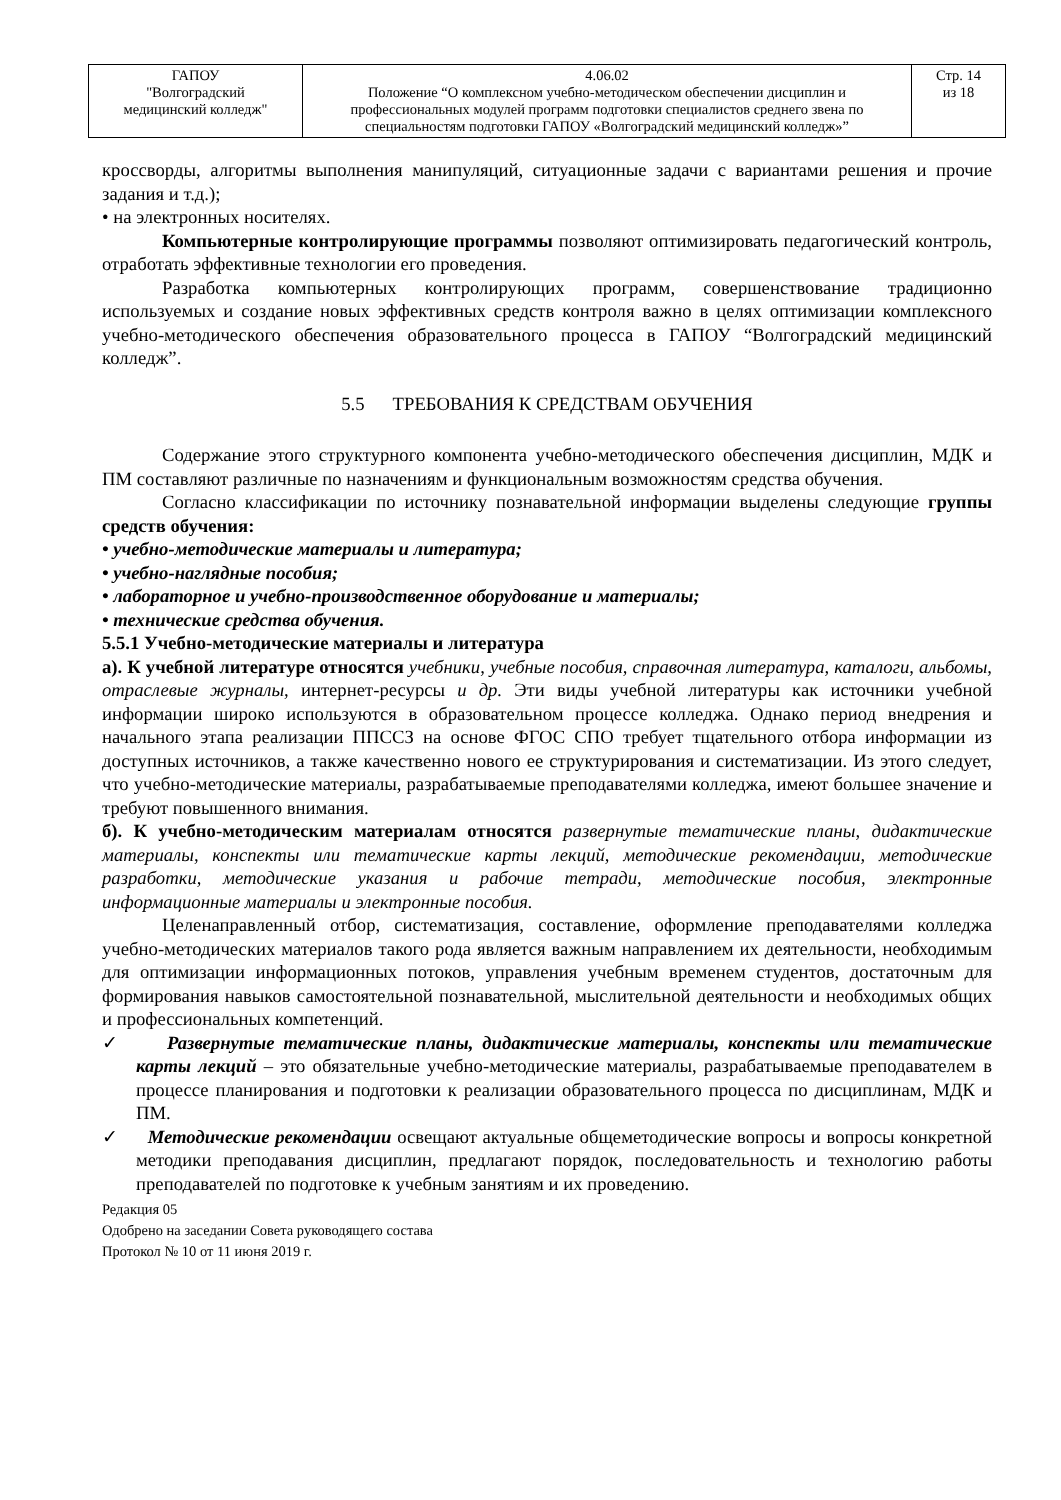| ГАПОУ "Волгоградский медицинский колледж" | 4.06.02 Положение “О комплексном учебно-методическом обеспечении дисциплин и профессиональных модулей программ подготовки специалистов среднего звена по специальностям подготовки ГАПОУ «Волгоградский медицинский колледж»” | Стр. 14 из 18 |
кроссворды, алгоритмы выполнения манипуляций, ситуационные задачи с вариантами решения и прочие задания и т.д.);
• на электронных носителях.
Компьютерные контролирующие программы позволяют оптимизировать педагогический контроль, отработать эффективные технологии его проведения.
Разработка компьютерных контролирующих программ, совершенствование традиционно используемых и создание новых эффективных средств контроля важно в целях оптимизации комплексного учебно-методического обеспечения образовательного процесса в ГАПОУ “Волгоградский медицинский колледж”.
5.5 ТРЕБОВАНИЯ К СРЕДСТВАМ ОБУЧЕНИЯ
Содержание этого структурного компонента учебно-методического обеспечения дисциплин, МДК и ПМ составляют различные по назначениям и функциональным возможностям средства обучения.
Согласно классификации по источнику познавательной информации выделены следующие группы средств обучения:
• учебно-методические материалы и литература;
• учебно-наглядные пособия;
• лабораторное и учебно-производственное оборудование и материалы;
• технические средства обучения.
5.5.1 Учебно-методические материалы и литература
а). К учебной литературе относятся учебники, учебные пособия, справочная литература, каталоги, альбомы, отраслевые журналы, интернет-ресурсы и др. Эти виды учебной литературы как источники учебной информации широко используются в образовательном процессе колледжа. Однако период внедрения и начального этапа реализации ППССЗ на основе ФГОС СПО требует тщательного отбора информации из доступных источников, а также качественно нового ее структурирования и систематизации. Из этого следует, что учебно-методические материалы, разрабатываемые преподавателями колледжа, имеют большее значение и требуют повышенного внимания.
б). К учебно-методическим материалам относятся развернутые тематические планы, дидактические материалы, конспекты или тематические карты лекций, методические рекомендации, методические разработки, методические указания и рабочие тетради, методические пособия, электронные информационные материалы и электронные пособия.
Целенаправленный отбор, систематизация, составление, оформление преподавателями колледжа учебно-методических материалов такого рода является важным направлением их деятельности, необходимым для оптимизации информационных потоков, управления учебным временем студентов, достаточным для формирования навыков самостоятельной познавательной, мыслительной деятельности и необходимых общих и профессиональных компетенций.
✓ Развернутые тематические планы, дидактические материалы, конспекты или тематические карты лекций – это обязательные учебно-методические материалы, разрабатываемые преподавателем в процессе планирования и подготовки к реализации образовательного процесса по дисциплинам, МДК и ПМ.
✓ Методические рекомендации освещают актуальные общеметодические вопросы и вопросы конкретной методики преподавания дисциплин, предлагают порядок, последовательность и технологию работы преподавателей по подготовке к учебным занятиям и их проведению.
Редакция 05
Одобрено на заседании Совета руководящего состава
Протокол № 10 от 11 июня 2019 г.